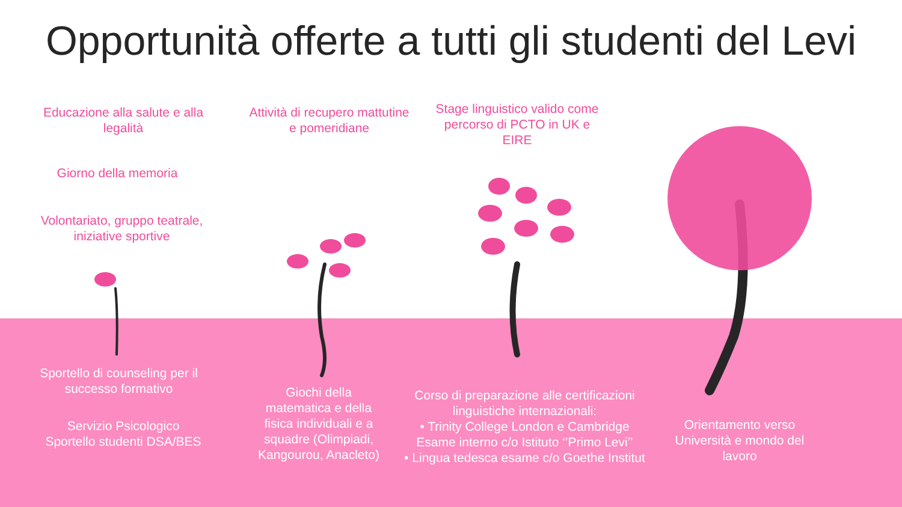Opportunità offerte a tutti gli studenti del Levi
Educazione alla salute e alla legalità
Giorno della memoria
Volontariato, gruppo teatrale, iniziative sportive
Attività di recupero mattutine e pomeridiane
Stage linguistico valido come percorso di PCTO in UK e EIRE
Sportello di counseling per il successo formativo
Servizio Psicologico
Sportello studenti DSA/BES
Giochi della matematica e della fisica individuali e a squadre (Olimpiadi, Kangourou, Anacleto)
Corso di preparazione alle certificazioni linguistiche internazionali:
• Trinity College London e Cambridge Esame interno c/o Istituto ‘’Primo Levi’’
• Lingua tedesca esame c/o Goethe Institut
Orientamento verso Università e mondo del lavoro